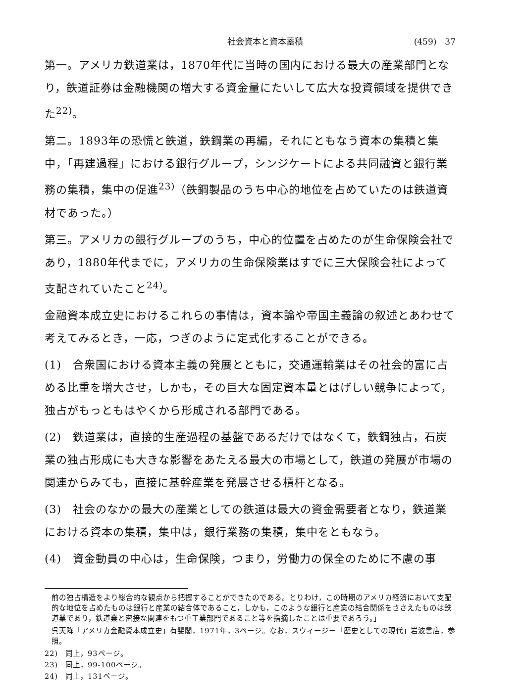社会資本と資本蓄積 (459)　37
第一。アメリカ鉄道業は，1870年代に当時の国内における最大の産業部門となり，鉄道証券は金融機関の増大する資金量にたいして広大な投資領域を提供できた<sup>22)</sup>。
第二。1893年の恐慌と鉄道，鉄鋼業の再編，それにともなう資本の集積と集中，「再建過程」における銀行グループ，シンジケートによる共同融資と銀行業務の集積，集中の促進<sup>23)</sup>（鉄鋼製品のうち中心的地位を占めていたのは鉄道資材であった。）
第三。アメリカの銀行グループのうち，中心的位置を占めたのが生命保険会社であり，1880年代までに，アメリカの生命保険業はすでに三大保険会社によって支配されていたこと<sup>24)</sup>。
金融資本成立史におけるこれらの事情は，資本論や帝国主義論の叙述とあわせて考えてみるとき，一応，つぎのように定式化することができる。
(1)　合衆国における資本主義の発展とともに，交通運輸業はその社会的富に占める比重を増大させ，しかも，その巨大な固定資本量とはげしい競争によって，独占がもっともはやくから形成される部門である。
(2)　鉄道業は，直接的生産過程の基盤であるだけではなくて，鉄鋼独占，石炭業の独占形成にも大きな影響をあたえる最大の市場として，鉄道の発展が市場の関連からみても，直接に基幹産業を発展させる槓杆となる。
(3)　社会のなかの最大の産業としての鉄道は最大の資金需要者となり，鉄道業における資本の集積，集中は，銀行業務の集積，集中をともなう。
(4)　資金動員の中心は，生命保険，つまり，労働力の保全のために不慮の事
前の独占構造をより総合的な観点から把握することができたのである。とりわけ，この時期のアメリカ経済において支配的な地位を占めたものは銀行と産業の結合体であること，しかも，このような銀行と産業の結合関係をささえたものは鉄道業であり，鉄道業と密接な関連をもつ重工業部門であること等を指摘したことは重要であろう。」
呉天降「アメリカ金融資本成立史」有斐閣，1971年，3ページ。なお，スウィージー「歴史としての現代」岩波書店，参照。
22)　同上，93ページ。
23)　同上，99-100ページ。
24)　同上，131ページ。